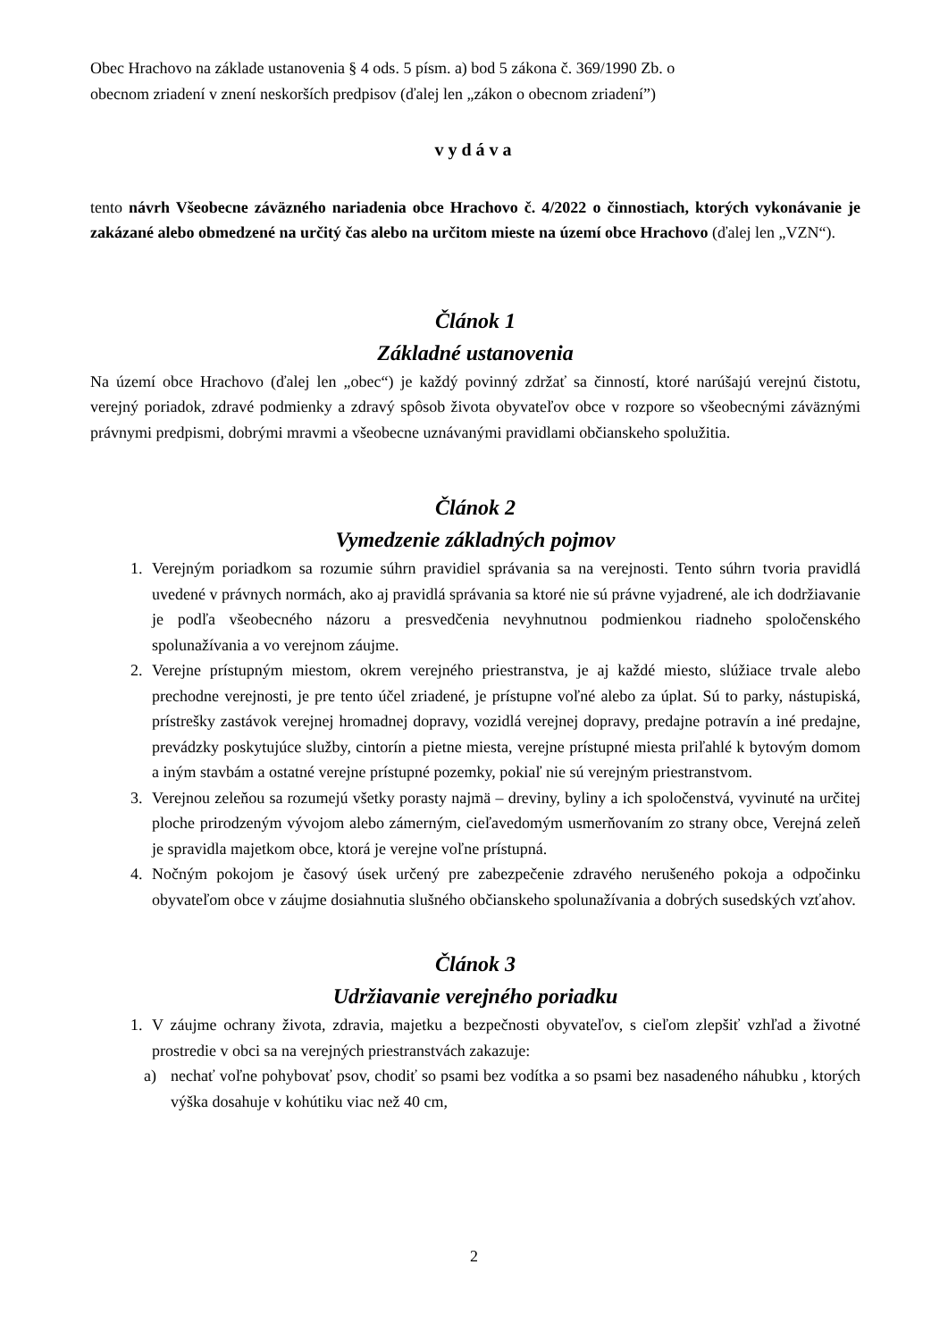Obec Hrachovo na základe ustanovenia § 4 ods. 5 písm. a) bod 5 zákona č. 369/1990 Zb. o
obecnom zriadení v znení neskorších predpisov (ďalej len „zákon o obecnom zriadení”)
vydáva
tento návrh Všeobecne záväzného nariadenia obce Hrachovo č. 4/2022 o činnostiach, ktorých vykonávanie je zakázané alebo obmedzené na určitý čas alebo na určitom mieste na území obce Hrachovo (ďalej len „VZN“).
Článok 1
Základné ustanovenia
Na území obce Hrachovo (ďalej len „obec“) je každý povinný zdržať sa činností, ktoré narúšajú verejnú čistotu, verejný poriadok, zdravé podmienky a zdravý spôsob života obyvateľov obce v rozpore so všeobecnými záväznými právnymi predpismi, dobrými mravmi a všeobecne uznávanými pravidlami občianskeho spolužitia.
Článok 2
Vymedzenie základných pojmov
1. Verejným poriadkom sa rozumie súhrn pravidiel správania sa na verejnosti. Tento súhrn tvoria pravidlá uvedené v právnych normách, ako aj pravidlá správania sa ktoré nie sú právne vyjadrené, ale ich dodržiavanie je podľa všeobecného názoru a presvedčenia nevyhnutnou podmienkou riadneho spoločenského spolunažívania a vo verejnom záujme.
2. Verejne prístupným miestom, okrem verejného priestranstva, je aj každé miesto, slúžiace trvale alebo prechodne verejnosti, je pre tento účel zriadené, je prístupne voľné alebo za úplat. Sú to parky, nástupiská, prístrešky zastávok verejnej hromadnej dopravy, vozidlá verejnej dopravy, predajne potravín a iné predajne, prevádzky poskytujúce služby, cintorín a pietne miesta, verejne prístupné miesta priľahlé k bytovým domom a iným stavbám a ostatné verejne prístupné pozemky, pokiaľ nie sú verejným priestranstvom.
3. Verejnou zeleňou sa rozumejú všetky porasty najmä – dreviny, byliny a ich spoločenstvá, vyvinuté na určitej ploche prirodzeným vývojom alebo zámerným, cieľavedomým usmerňovaním zo strany obce, Verejná zeleň je spravidla majetkom obce, ktorá je verejne voľne prístupná.
4. Nočným pokojom je časový úsek určený pre zabezpečenie zdravého nerušeného pokoja a odpočinku obyvateľom obce v záujme dosiahnutia slušného občianskeho spolunažívania a dobrých susedských vzťahov.
Článok 3
Udržiavanie verejného poriadku
1. V záujme ochrany života, zdravia, majetku a bezpečnosti obyvateľov, s cieľom zlepšiť vzhľad a životné prostredie v obci sa na verejných priestranstvách zakazuje:
a) nechať voľne pohybovať psov, chodiť so psami bez vodítka a so psami bez nasadeného náhubku , ktorých výška dosahuje v kohútiku viac než 40 cm,
2